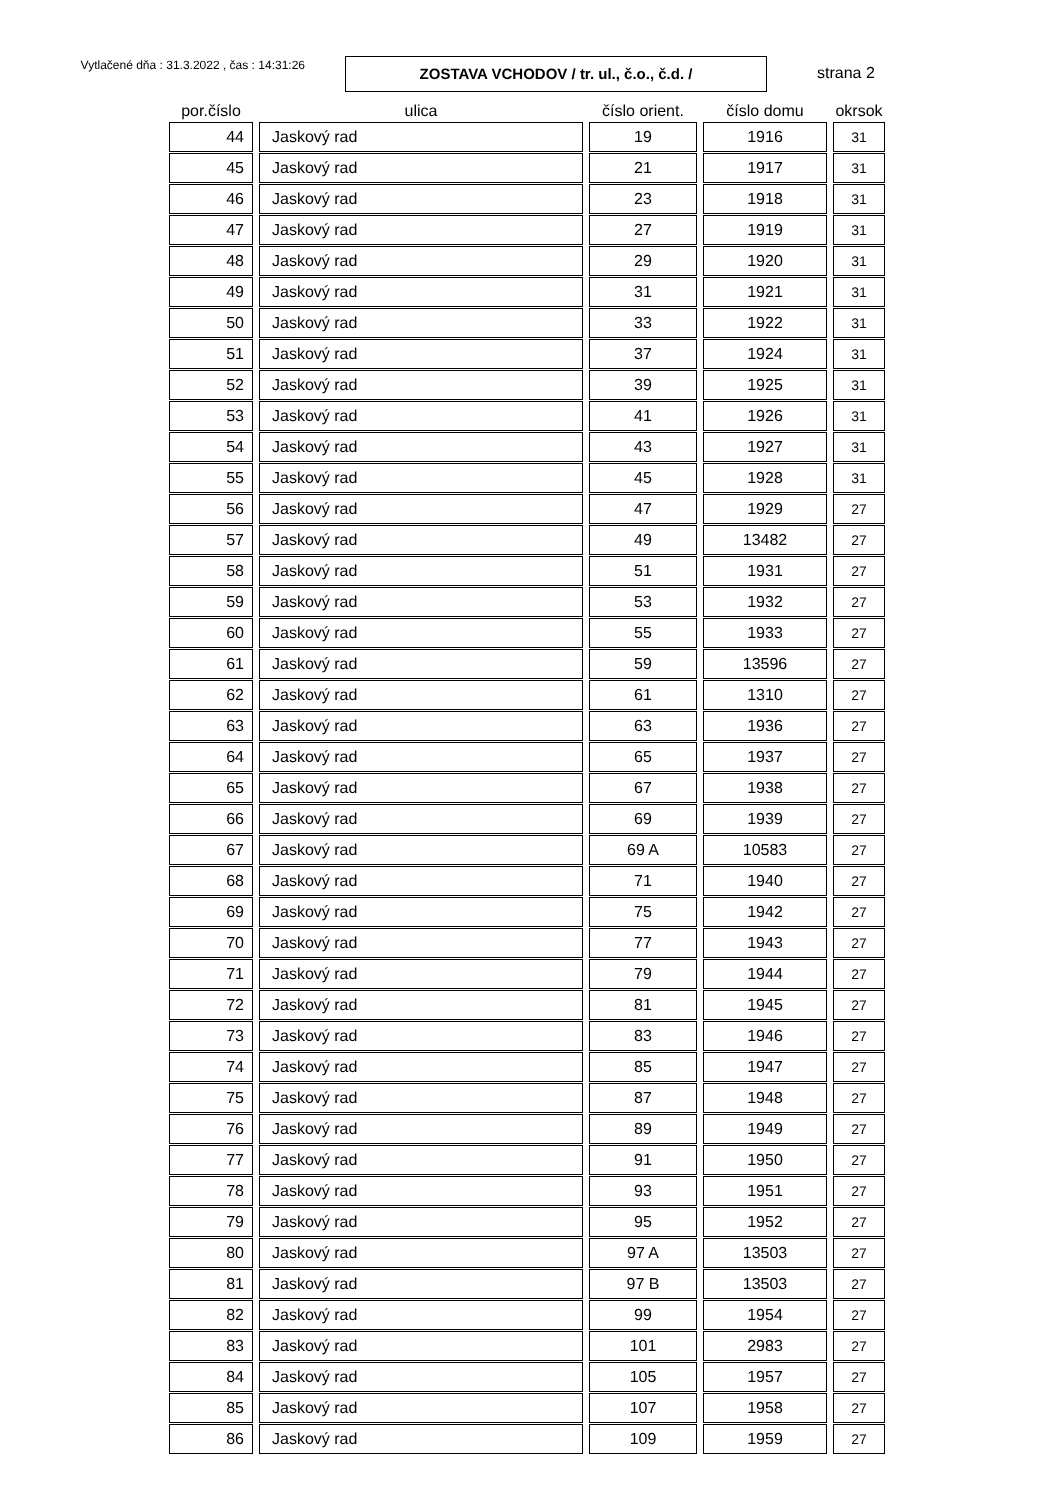Vytlačené dňa : 31.3.2022 , čas : 14:31:26
ZOSTAVA VCHODOV / tr. ul., č.o., č.d. /
strana 2
| por.číslo | ulica | číslo orient. | číslo domu | okrsok |
| --- | --- | --- | --- | --- |
| 44 | Jaskový rad | 19 | 1916 | 31 |
| 45 | Jaskový rad | 21 | 1917 | 31 |
| 46 | Jaskový rad | 23 | 1918 | 31 |
| 47 | Jaskový rad | 27 | 1919 | 31 |
| 48 | Jaskový rad | 29 | 1920 | 31 |
| 49 | Jaskový rad | 31 | 1921 | 31 |
| 50 | Jaskový rad | 33 | 1922 | 31 |
| 51 | Jaskový rad | 37 | 1924 | 31 |
| 52 | Jaskový rad | 39 | 1925 | 31 |
| 53 | Jaskový rad | 41 | 1926 | 31 |
| 54 | Jaskový rad | 43 | 1927 | 31 |
| 55 | Jaskový rad | 45 | 1928 | 31 |
| 56 | Jaskový rad | 47 | 1929 | 27 |
| 57 | Jaskový rad | 49 | 13482 | 27 |
| 58 | Jaskový rad | 51 | 1931 | 27 |
| 59 | Jaskový rad | 53 | 1932 | 27 |
| 60 | Jaskový rad | 55 | 1933 | 27 |
| 61 | Jaskový rad | 59 | 13596 | 27 |
| 62 | Jaskový rad | 61 | 1310 | 27 |
| 63 | Jaskový rad | 63 | 1936 | 27 |
| 64 | Jaskový rad | 65 | 1937 | 27 |
| 65 | Jaskový rad | 67 | 1938 | 27 |
| 66 | Jaskový rad | 69 | 1939 | 27 |
| 67 | Jaskový rad | 69 A | 10583 | 27 |
| 68 | Jaskový rad | 71 | 1940 | 27 |
| 69 | Jaskový rad | 75 | 1942 | 27 |
| 70 | Jaskový rad | 77 | 1943 | 27 |
| 71 | Jaskový rad | 79 | 1944 | 27 |
| 72 | Jaskový rad | 81 | 1945 | 27 |
| 73 | Jaskový rad | 83 | 1946 | 27 |
| 74 | Jaskový rad | 85 | 1947 | 27 |
| 75 | Jaskový rad | 87 | 1948 | 27 |
| 76 | Jaskový rad | 89 | 1949 | 27 |
| 77 | Jaskový rad | 91 | 1950 | 27 |
| 78 | Jaskový rad | 93 | 1951 | 27 |
| 79 | Jaskový rad | 95 | 1952 | 27 |
| 80 | Jaskový rad | 97 A | 13503 | 27 |
| 81 | Jaskový rad | 97 B | 13503 | 27 |
| 82 | Jaskový rad | 99 | 1954 | 27 |
| 83 | Jaskový rad | 101 | 2983 | 27 |
| 84 | Jaskový rad | 105 | 1957 | 27 |
| 85 | Jaskový rad | 107 | 1958 | 27 |
| 86 | Jaskový rad | 109 | 1959 | 27 |